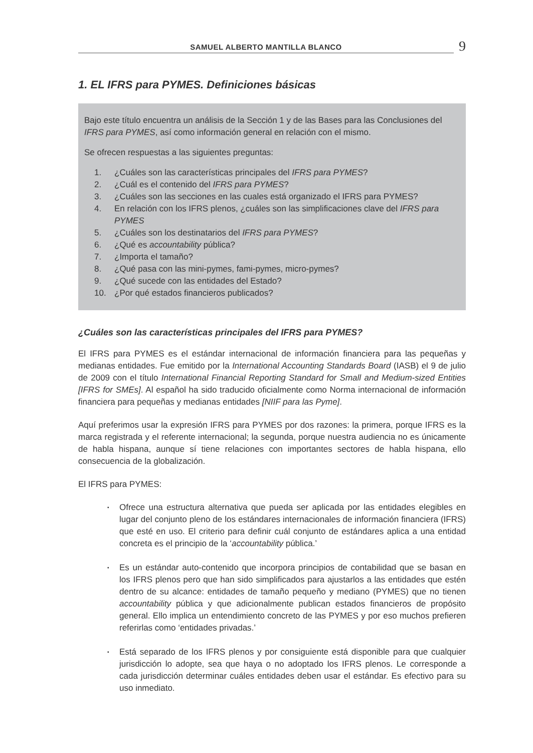SAMUEL ALBERTO MANTILLA BLANCO
9
1. EL IFRS para PYMES. Definiciones básicas
Bajo este título encuentra un análisis de la Sección 1 y de las Bases para las Conclusiones del IFRS para PYMES, así como información general en relación con el mismo.
Se ofrecen respuestas a las siguientes preguntas:
1. ¿Cuáles son las características principales del IFRS para PYMES?
2. ¿Cuál es el contenido del IFRS para PYMES?
3. ¿Cuáles son las secciones en las cuales está organizado el IFRS para PYMES?
4. En relación con los IFRS plenos, ¿cuáles son las simplificaciones clave del IFRS para PYMES
5. ¿Cuáles son los destinatarios del IFRS para PYMES?
6. ¿Qué es accountability pública?
7. ¿Importa el tamaño?
8. ¿Qué pasa con las mini-pymes, fami-pymes, micro-pymes?
9. ¿Qué sucede con las entidades del Estado?
10. ¿Por qué estados financieros publicados?
¿Cuáles son las características principales del IFRS para PYMES?
El IFRS para PYMES es el estándar internacional de información financiera para las pequeñas y medianas entidades. Fue emitido por la International Accounting Standards Board (IASB) el 9 de julio de 2009 con el título International Financial Reporting Standard for Small and Medium-sized Entities [IFRS for SMEs]. Al español ha sido traducido oficialmente como Norma internacional de información financiera para pequeñas y medianas entidades [NIIF para las Pyme].
Aquí preferimos usar la expresión IFRS para PYMES por dos razones: la primera, porque IFRS es la marca registrada y el referente internacional; la segunda, porque nuestra audiencia no es únicamente de habla hispana, aunque sí tiene relaciones con importantes sectores de habla hispana, ello consecuencia de la globalización.
El IFRS para PYMES:
▪ Ofrece una estructura alternativa que pueda ser aplicada por las entidades elegibles en lugar del conjunto pleno de los estándares internacionales de información financiera (IFRS) que esté en uso. El criterio para definir cuál conjunto de estándares aplica a una entidad concreta es el principio de la ‘accountability pública.’
▪ Es un estándar auto-contenido que incorpora principios de contabilidad que se basan en los IFRS plenos pero que han sido simplificados para ajustarlos a las entidades que estén dentro de su alcance: entidades de tamaño pequeño y mediano (PYMES) que no tienen accountability pública y que adicionalmente publican estados financieros de propósito general. Ello implica un entendimiento concreto de las PYMES y por eso muchos prefieren referirlas como ‘entidades privadas.’
▪ Está separado de los IFRS plenos y por consiguiente está disponible para que cualquier jurisdicción lo adopte, sea que haya o no adoptado los IFRS plenos. Le corresponde a cada jurisdicción determinar cuáles entidades deben usar el estándar. Es efectivo para su uso inmediato.